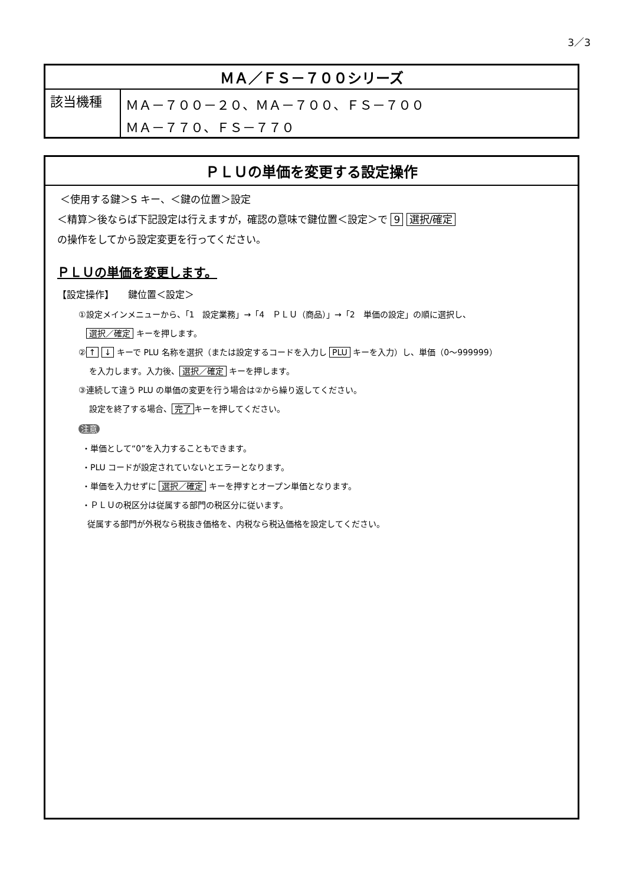3／3
| ＭＡ／ＦＳ－７００シリーズ | |
| --- | --- |
| 該当機種 | ＭＡ－７００－２０、ＭＡ－７００、ＦＳ－７００ ＭＡ－７７０、ＦＳ－７７０ |
ＰＬＵの単価を変更する設定操作
＜使用する鍵＞S キー、＜鍵の位置＞設定
＜精算＞後ならば下記設定は行えますが，確認の意味で鍵位置＜設定＞で 9 選択/確定
の操作をしてから設定変更を行ってください。
ＰＬＵの単価を変更します。
【設定操作】　　鍵位置＜設定＞
①設定メインメニューから、「1　設定業務」→「4　ＰＬＵ（商品）」→「2　単価の設定」の順に選択し、
選択／確定 キーを押します。
② ↑ ↓ キーで PLU 名称を選択（または設定するコードを入力し PLU キーを入力）し、単価（0～999999）
を入力します。入力後、 選択／確定 キーを押します。
③連続して違う PLU の単価の変更を行う場合は②から繰り返してください。
設定を終了する場合、 完了 キーを押してください。
注意
・単価として“0”を入力することもできます。
・PLU コードが設定されていないとエラーとなります。
・単価を入力せずに 選択／確定 キーを押すとオープン単価となります。
・ＰＬＵの税区分は従属する部門の税区分に従います。
従属する部門が外税なら税抜き価格を、内税なら税込価格を設定してください。